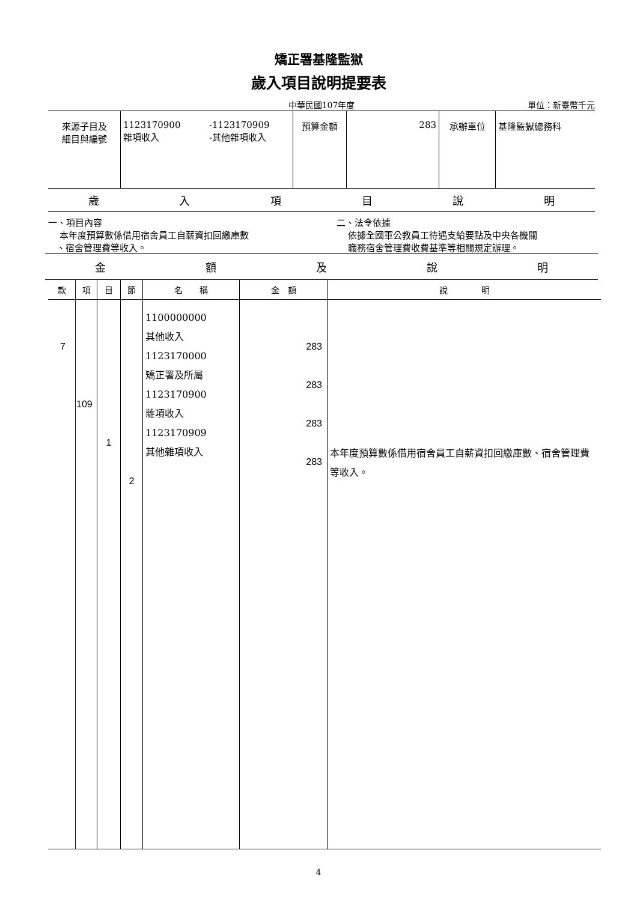矯正署基隆監獄
歲入項目說明提要表
中華民國107年度 單位：新臺幣千元
| 來源子目及 細目與編號 | 1123170900 雜項收入 | -1123170909 -其他雜項收入 | 預算金額 | 283 | 承辦單位 | 基隆監獄總務科 |
歲入項目說明
一、項目內容
本年度預算數係借用宿舍員工自薪資扣回繳庫數
、宿舍管理費等收入。
二、法令依據
依據全國軍公教員工待遇支給要點及中央各機關
職務宿舍管理費收費基準等相關規定辦理。
金額及說明
| 款 | 項 | 目 | 節 | 名 稱 | 金 額 | 說 明 |
| --- | --- | --- | --- | --- | --- | --- |
| 7 | 109 | 1 | 2 | 1100000000 其他收入 1123170000 矯正署及所屬 1123170900 雜項收入 1123170909 其他雜項收入 | 283 283 283 283 | 本年度預算數係借用宿舍員工自薪資扣回繳庫數、宿舍管理費等收入。 |
4